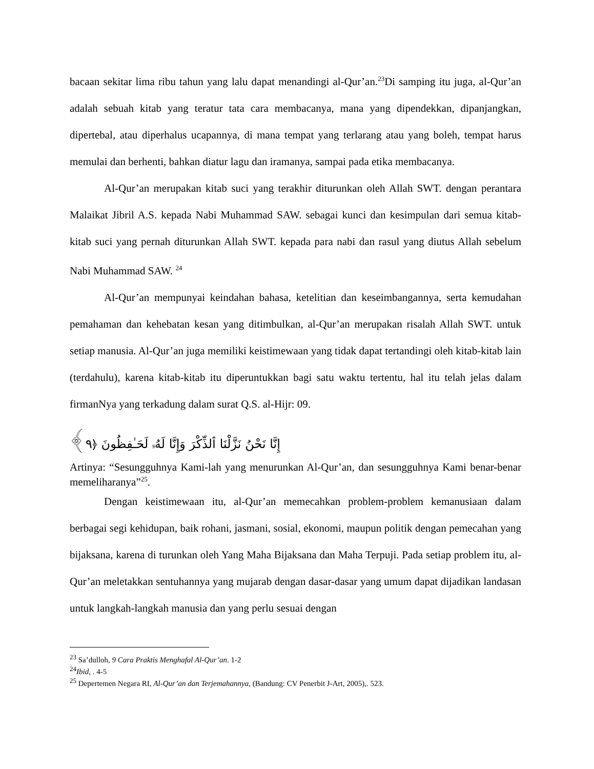bacaan sekitar lima ribu tahun yang lalu dapat menandingi al-Qur’an.<sup>23</sup>Di samping itu juga, al-Qur’an adalah sebuah kitab yang teratur tata cara membacanya, mana yang dipendekkan, dipanjangkan, dipertebal, atau diperhalus ucapannya, di mana tempat yang terlarang atau yang boleh, tempat harus memulai dan berhenti, bahkan diatur lagu dan iramanya, sampai pada etika membacanya.
Al-Qur’an merupakan kitab suci yang terakhir diturunkan oleh Allah SWT. dengan perantara Malaikat Jibril A.S. kepada Nabi Muhammad SAW. sebagai kunci dan kesimpulan dari semua kitab-kitab suci yang pernah diturunkan Allah SWT. kepada para nabi dan rasul yang diutus Allah sebelum Nabi Muhammad SAW. <sup>24</sup>
Al-Qur’an mempunyai keindahan bahasa, ketelitian dan keseimbangannya, serta kemudahan pemahaman dan kehebatan kesan yang ditimbulkan, al-Qur’an merupakan risalah Allah SWT. untuk setiap manusia. Al-Qur’an juga memiliki keistimewaan yang tidak dapat tertandingi oleh kitab-kitab lain (terdahulu), karena kitab-kitab itu diperuntukkan bagi satu waktu tertentu, hal itu telah jelas dalam firmanNya yang terkadung dalam surat Q.S. al-Hijr: 09.
إِنَّا نَحْنُ نَزَّلْنَا ٱلذِّكْرَ وَإِنَّا لَهُۥ لَحَـٰفِظُونَ ﴿٩﴾
Artinya: “Sesungguhnya Kami-lah yang menurunkan Al-Qur’an, dan sesungguhnya Kami benar-benar memeliharanya”<sup>25</sup>.
Dengan keistimewaan itu, al-Qur’an memecahkan problem-problem kemanusiaan dalam berbagai segi kehidupan, baik rohani, jasmani, sosial, ekonomi, maupun politik dengan pemecahan yang bijaksana, karena di turunkan oleh Yang Maha Bijaksana dan Maha Terpuji. Pada setiap problem itu, al-Qur’an meletakkan sentuhannya yang mujarab dengan dasar-dasar yang umum dapat dijadikan landasan untuk langkah-langkah manusia dan yang perlu sesuai dengan
<sup>23</sup> Sa’dulloh, 9 Cara Praktis Menghafal Al-Qur’an. 1-2
<sup>24</sup> Ibid, . 4-5
<sup>25</sup> Depertemen Negara RI, Al-Qur’an dan Terjemahannya, (Bandung: CV Penerbit J-Art, 2005),. 523.